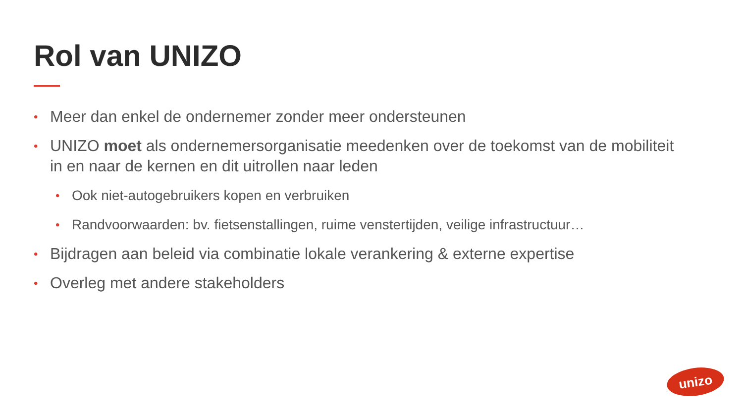Rol van UNIZO
• Meer dan enkel de ondernemer zonder meer ondersteunen
• UNIZO moet als ondernemersorganisatie meedenken over de toekomst van de mobiliteit in en naar de kernen en dit uitrollen naar leden
• Ook niet-autogebruikers kopen en verbruiken
• Randvoorwaarden: bv. fietsenstallingen, ruime venstertijden, veilige infrastructuur…
• Bijdragen aan beleid via combinatie lokale verankering & externe expertise
• Overleg met andere stakeholders
unizo